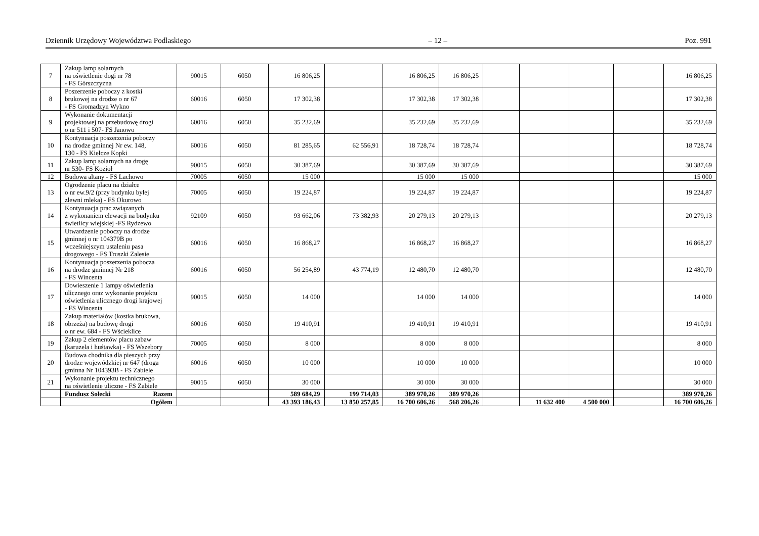Dziennik Urzędowy Województwa Podlaskiego – 12 – Poz. 991
| 7 | Zakup lamp solarnych na oświetlenie dogi nr 78 - FS Górszczyzna | 90015 | 6050 | 16 806,25 | | 16 806,25 | 16 806,25 | | | | | 16 806,25 |
| 8 | Poszerzenie poboczy z kostki brukowej na drodze o nr 67 - FS Gromadzyn Wykno | 60016 | 6050 | 17 302,38 | | 17 302,38 | 17 302,38 | | | | | 17 302,38 |
| 9 | Wykonanie dokumentacji projektowej na przebudowę drogi o nr 511 i 507- FS Janowo | 60016 | 6050 | 35 232,69 | | 35 232,69 | 35 232,69 | | | | | 35 232,69 |
| 10 | Kontynuacja poszerzenia poboczy na drodze gminnej Nr ew. 148, 130 - FS Kiełcze Kopki | 60016 | 6050 | 81 285,65 | 62 556,91 | 18 728,74 | 18 728,74 | | | | | 18 728,74 |
| 11 | Zakup lamp solarnych na drogę nr 530- FS Kozioł | 90015 | 6050 | 30 387,69 | | 30 387,69 | 30 387,69 | | | | | 30 387,69 |
| 12 | Budowa altany - FS Lachowo | 70005 | 6050 | 15 000 | | 15 000 | 15 000 | | | | | 15 000 |
| 13 | Ogrodzenie placu na działce o nr ew.9/2 (przy budynku byłej zlewni mleka) - FS Okurowo | 70005 | 6050 | 19 224,87 | | 19 224,87 | 19 224,87 | | | | | 19 224,87 |
| 14 | Kontynuacja prac związanych z wykonaniem elewacji na budynku świetlicy wiejskiej -FS Rydzewo | 92109 | 6050 | 93 662,06 | 73 382,93 | 20 279,13 | 20 279,13 | | | | | 20 279,13 |
| 15 | Utwardzenie poboczy na drodze gminnej o nr 104379B po wcześniejszym ustaleniu pasa drogowego - FS Truszki Zalesie | 60016 | 6050 | 16 868,27 | | 16 868,27 | 16 868,27 | | | | | 16 868,27 |
| 16 | Kontynuacja poszerzenia pobocza na drodze gminnej Nr 218 - FS Wincenta | 60016 | 6050 | 56 254,89 | 43 774,19 | 12 480,70 | 12 480,70 | | | | | 12 480,70 |
| 17 | Dowieszenie 1 lampy oświetlenia ulicznego oraz wykonanie projektu oświetlenia ulicznego drogi krajowej - FS Wincenta | 90015 | 6050 | 14 000 | | 14 000 | 14 000 | | | | | 14 000 |
| 18 | Zakup materiałów (kostka brukowa, obrzeża) na budowę drogi o nr ew. 684 - FS Wścieklice | 60016 | 6050 | 19 410,91 | | 19 410,91 | 19 410,91 | | | | | 19 410,91 |
| 19 | Zakup 2 elementów placu zabaw (karuzela i huśtawka) - FS Wszebory | 70005 | 6050 | 8 000 | | 8 000 | 8 000 | | | | | 8 000 |
| 20 | Budowa chodnika dla pieszych przy drodze wojewódzkiej nr 647 (droga gminna Nr 104393B - FS Zabiele | 60016 | 6050 | 10 000 | | 10 000 | 10 000 | | | | | 10 000 |
| 21 | Wykonanie projektu technicznego na oświetlenie uliczne - FS Zabiele | 90015 | 6050 | 30 000 | | 30 000 | 30 000 | | | | | 30 000 |
| | Fundusz Sołecki Razem | | | 589 684,29 | 199 714,03 | 389 970,26 | 389 970,26 | | | | | 389 970,26 |
| | Ogółem | | | 43 393 186,43 | 13 850 257,85 | 16 700 606,26 | 568 206,26 | | 11 632 400 | 4 500 000 | | 16 700 606,26 |